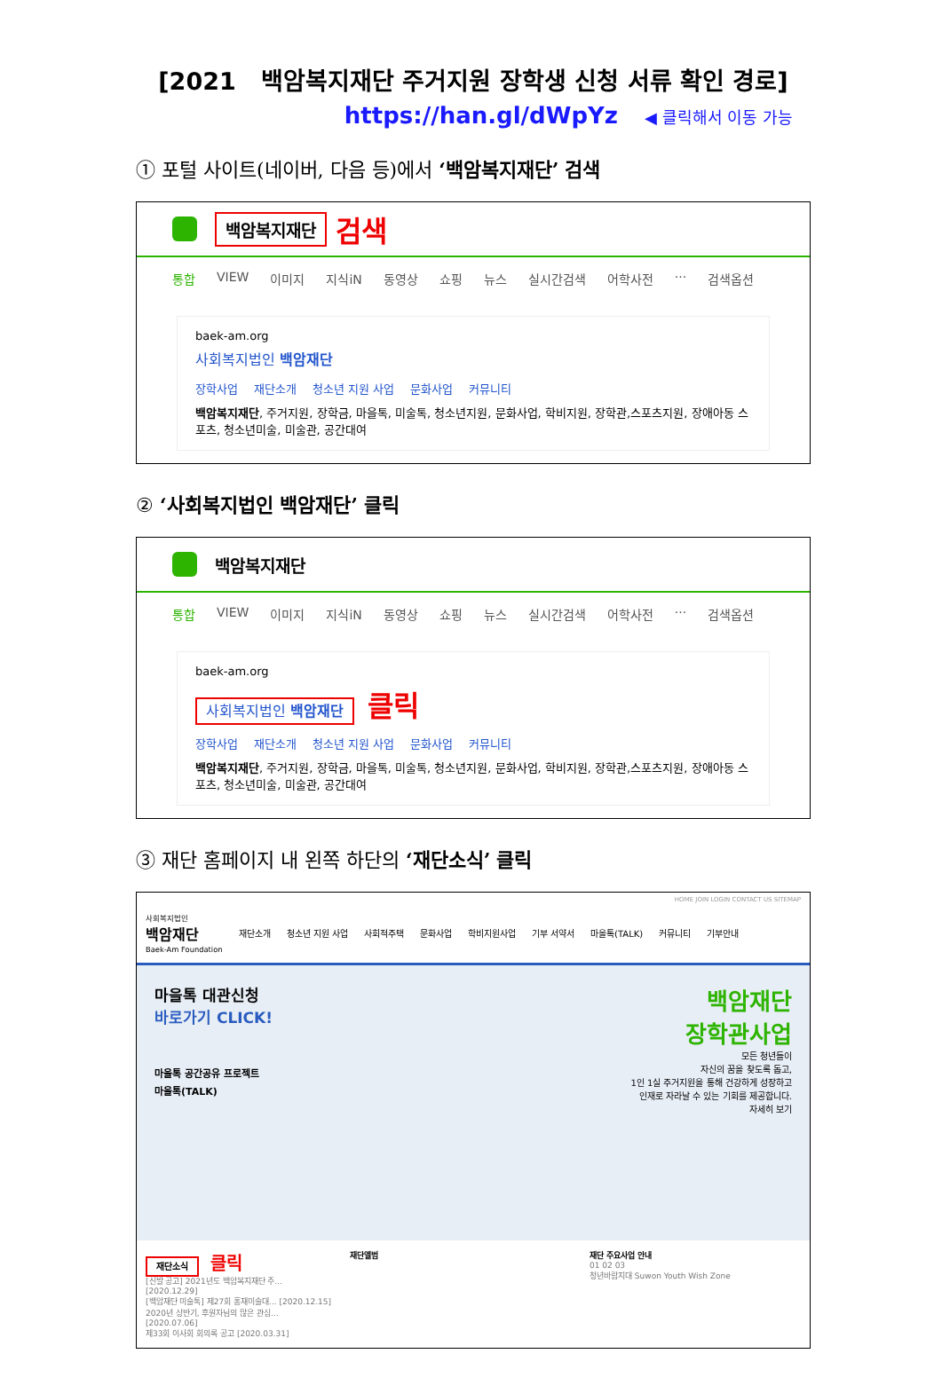[2021 백암복지재단 주거지원 장학생 신청 서류 확인 경로]
https://han.gl/dWpYz ◀ 클릭해서 이동 가능
① 포털 사이트(네이버, 다음 등)에서 ‘백암복지재단’ 검색
백암복지재단 검색
통합 VIEW 이미지 지식iN 동영상 쇼핑 뉴스 실시간검색 어학사전 ··· 검색옵션
baek-am.org
사회복지법인 백암재단
장학사업 재단소개 청소년 지원 사업 문화사업 커뮤니티
백암복지재단, 주거지원, 장학금, 마을톡, 미술톡, 청소년지원, 문화사업, 학비지원, 장학관,스포츠지원, 장애아동 스포츠, 청소년미술, 미술관, 공간대여
② ‘사회복지법인 백암재단’ 클릭
백암복지재단
통합 VIEW 이미지 지식iN 동영상 쇼핑 뉴스 실시간검색 어학사전 ··· 검색옵션
baek-am.org
사회복지법인 백암재단 클릭
장학사업 재단소개 청소년 지원 사업 문화사업 커뮤니티
백암복지재단, 주거지원, 장학금, 마을톡, 미술톡, 청소년지원, 문화사업, 학비지원, 장학관,스포츠지원, 장애아동 스포츠, 청소년미술, 미술관, 공간대여
③ 재단 홈페이지 내 왼쪽 하단의 ‘재단소식’ 클릭
HOME JOIN LOGIN CONTACT US SITEMAP
사회복지법인
백암재단
Baek-Am Foundation 재단소개 청소년 지원 사업 사회적주택 문화사업 학비지원사업 기부 서약서 마을톡(TALK) 커뮤니티 기부안내
마을톡 대관신청
바로가기 CLICK!
마을톡 공간공유 프로젝트
마을톡(TALK)
백암재단
장학관사업
모든 청년들이
자신의 꿈을 찾도록 돕고,
1인 1실 주거지원을 통해 건강하게 성장하고
인재로 자라날 수 있는 기회를 제공합니다.
자세히 보기
재단소식 클릭
[신발 공고] 2021년도 백암복지재단 주... [2020.12.29]
[백암재단 미술톡] 제27회 홍재미술대... [2020.12.15]
2020년 상반기, 후원자님의 많은 관심... [2020.07.06]
제33회 이사회 회의록 공고 [2020.03.31]
재단앨범 재단 주요사업 안내
01 02 03
청년바람지대 Suwon Youth Wish Zone